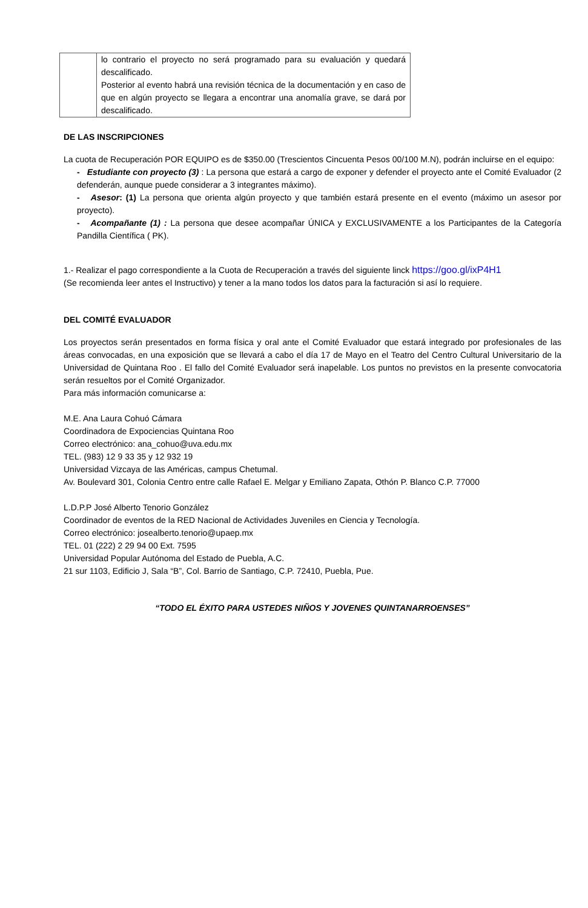| | lo contrario el proyecto no será programado para su evaluación y quedará descalificado. Posterior al evento habrá una revisión técnica de la documentación y en caso de que en algún proyecto se llegara a encontrar una anomalía grave, se dará por descalificado. |
DE LAS INSCRIPCIONES
La cuota de Recuperación POR EQUIPO es de $350.00 (Trescientos Cincuenta Pesos 00/100 M.N), podrán incluirse en el equipo:
- Estudiante con proyecto (3) : La persona que estará a cargo de exponer y defender el proyecto ante el Comité Evaluador (2 defenderán, aunque puede considerar a 3 integrantes máximo).
- Asesor: (1) La persona que orienta algún proyecto y que también estará presente en el evento (máximo un asesor por proyecto).
- Acompañante (1) : La persona que desee acompañar ÚNICA y EXCLUSIVAMENTE a los Participantes de la Categoría Pandilla Científica ( PK).
1.- Realizar el pago correspondiente a la Cuota de Recuperación a través del siguiente linck https://goo.gl/ixP4H1
(Se recomienda leer antes el Instructivo) y tener a la mano todos los datos para la facturación si así lo requiere.
DEL COMITÉ EVALUADOR
Los proyectos serán presentados en forma física y oral ante el Comité Evaluador que estará integrado por profesionales de las áreas convocadas, en una exposición que se llevará a cabo el día 17 de Mayo en el Teatro del Centro Cultural Universitario de la Universidad de Quintana Roo . El fallo del Comité Evaluador será inapelable. Los puntos no previstos en la presente convocatoria serán resueltos por el Comité Organizador.
Para más información comunicarse a:
M.E. Ana Laura Cohuó Cámara
Coordinadora de Expociencias Quintana Roo
Correo electrónico: ana_cohuo@uva.edu.mx
TEL. (983) 12 9 33 35 y 12 932 19
Universidad Vizcaya de las Américas, campus Chetumal.
Av. Boulevard 301, Colonia Centro entre calle Rafael E. Melgar y Emiliano Zapata, Othón P. Blanco C.P. 77000
L.D.P.P José Alberto Tenorio González
Coordinador de eventos de la RED Nacional de Actividades Juveniles en Ciencia y Tecnología.
Correo electrónico: josealberto.tenorio@upaep.mx
TEL. 01 (222) 2 29 94 00 Ext. 7595
Universidad Popular Autónoma del Estado de Puebla, A.C.
21 sur 1103, Edificio J, Sala “B”, Col. Barrio de Santiago, C.P. 72410, Puebla, Pue.
“TODO EL ÉXITO PARA USTEDES NIÑOS Y JOVENES QUINTANARROENSES”